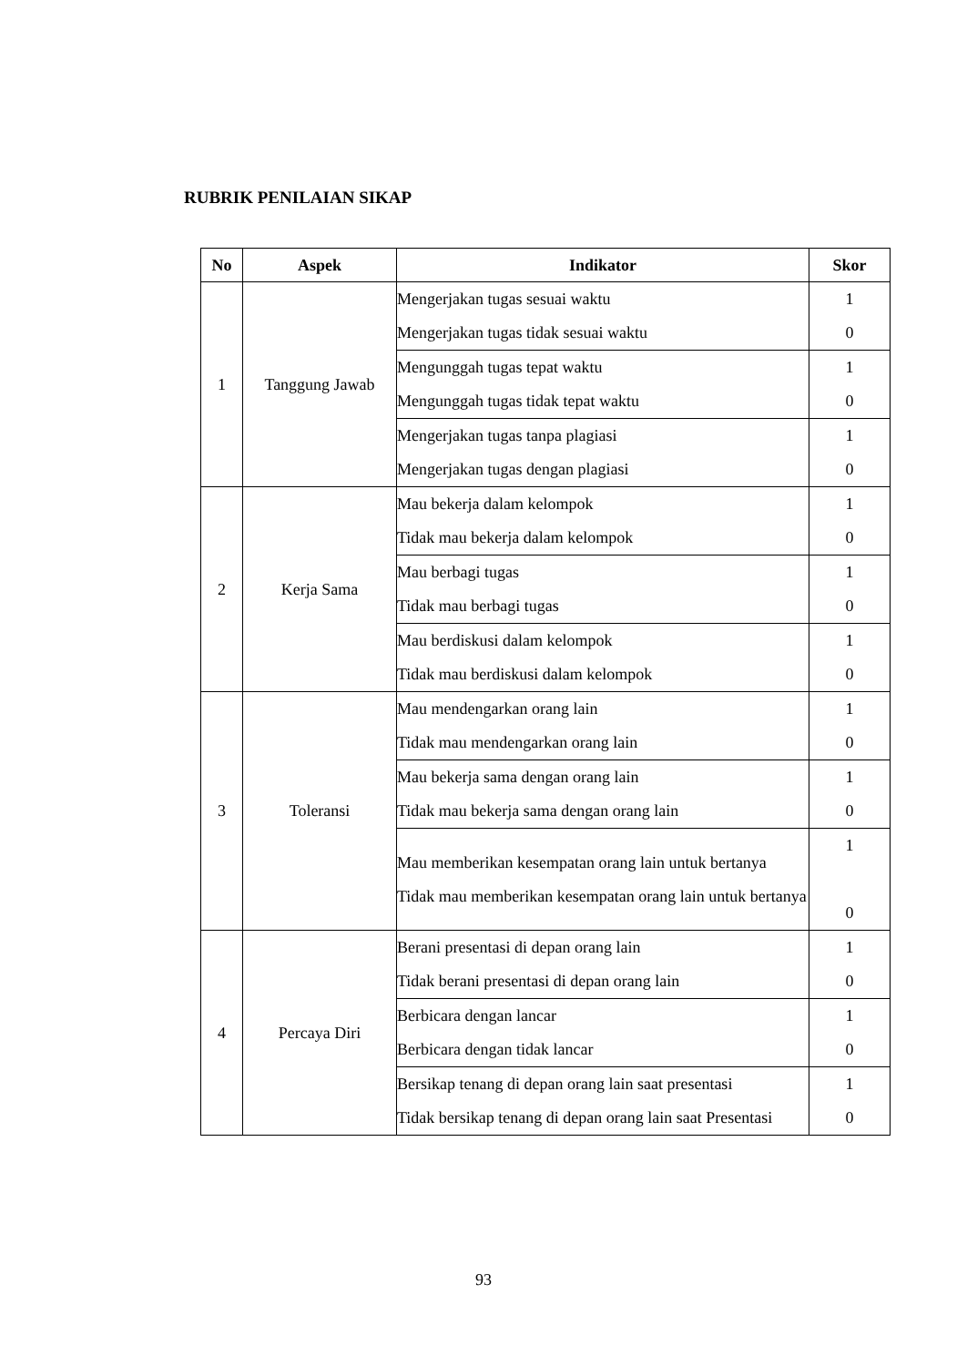RUBRIK PENILAIAN SIKAP
| No | Aspek | Indikator | Skor |
| --- | --- | --- | --- |
| 1 | Tanggung Jawab | Mengerjakan tugas sesuai waktu Mengerjakan tugas tidak sesuai waktu | 1 0 |
| | | Mengunggah tugas tepat waktu Mengunggah tugas tidak tepat waktu | 1 0 |
| | | Mengerjakan tugas tanpa plagiasi Mengerjakan tugas dengan plagiasi | 1 0 |
| 2 | Kerja Sama | Mau bekerja dalam kelompok Tidak mau bekerja dalam kelompok | 1 0 |
| | | Mau berbagi tugas Tidak mau berbagi tugas | 1 0 |
| | | Mau berdiskusi dalam kelompok Tidak mau berdiskusi dalam kelompok | 1 0 |
| 3 | Toleransi | Mau mendengarkan orang lain Tidak mau mendengarkan orang lain | 1 0 |
| | | Mau bekerja sama dengan orang lain Tidak mau bekerja sama dengan orang lain | 1 0 |
| | | Mau memberikan kesempatan orang lain untuk bertanya Tidak mau memberikan kesempatan orang lain untuk bertanya | 1 0 |
| 4 | Percaya Diri | Berani presentasi di depan orang lain Tidak berani presentasi di depan orang lain | 1 0 |
| | | Berbicara dengan lancar Berbicara dengan tidak lancar | 1 0 |
| | | Bersikap tenang di depan orang lain saat presentasi Tidak bersikap tenang di depan orang lain saat Presentasi | 1 0 |
93